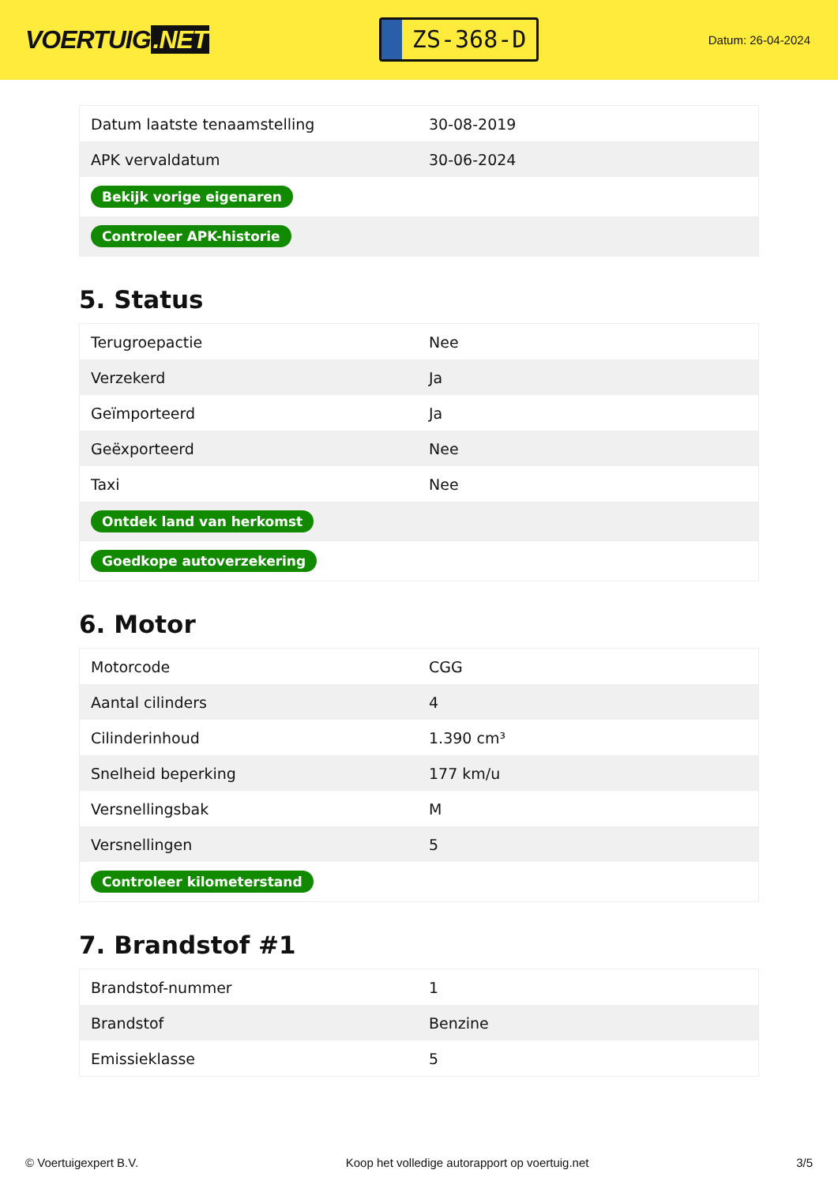VOERTUIG.NET
ZS-368-D
Datum: 26-04-2024
| Datum laatste tenaamstelling | 30-08-2019 |
| APK vervaldatum | 30-06-2024 |
| Bekijk vorige eigenaren | |
| Controleer APK-historie | |
5. Status
| Terugroepactie | Nee |
| Verzekerd | Ja |
| Geïmporteerd | Ja |
| Geëxporteerd | Nee |
| Taxi | Nee |
| Ontdek land van herkomst | |
| Goedkope autoverzekering | |
6. Motor
| Motorcode | CGG |
| Aantal cilinders | 4 |
| Cilinderinhoud | 1.390 cm³ |
| Snelheid beperking | 177 km/u |
| Versnellingsbak | M |
| Versnellingen | 5 |
| Controleer kilometerstand | |
7. Brandstof #1
| Brandstof-nummer | 1 |
| Brandstof | Benzine |
| Emissieklasse | 5 |
© Voertuigexpert B.V. Koop het volledige autorapport op voertuig.net 3/5